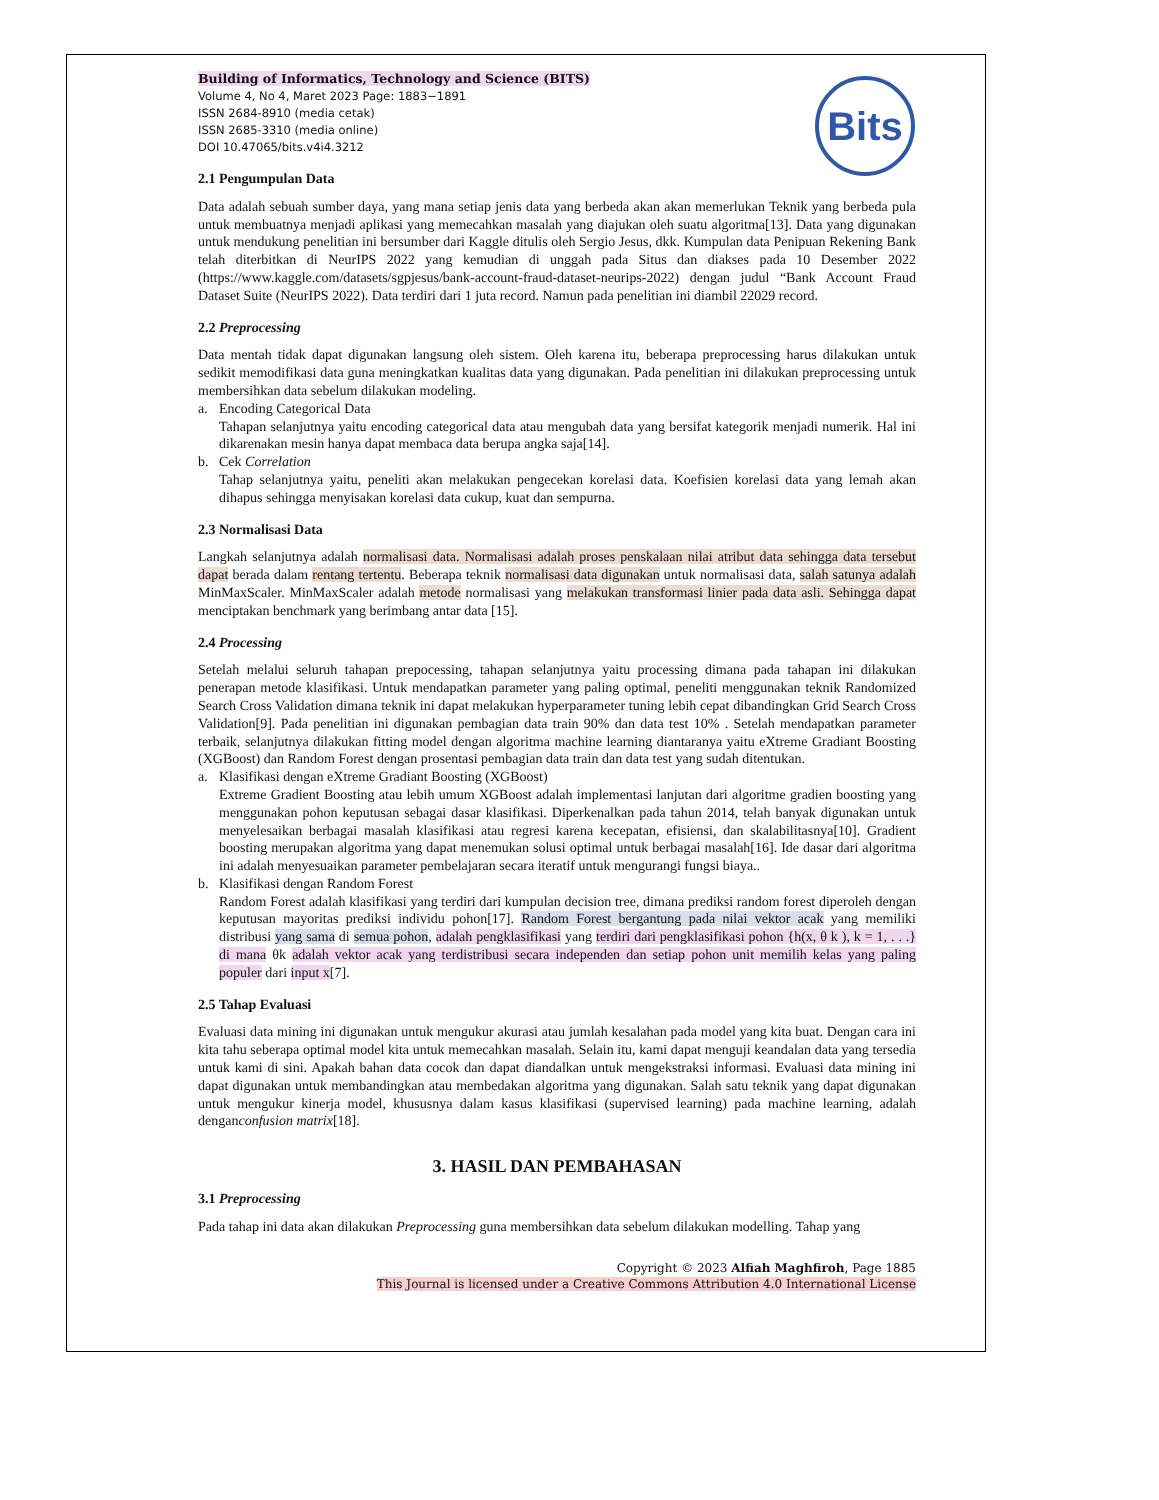Bits
Building of Informatics, Technology and Science (BITS)
Volume 4, No 4, Maret 2023 Page: 1883−1891
ISSN 2684-8910 (media cetak)
ISSN 2685-3310 (media online)
DOI 10.47065/bits.v4i4.3212
2.1 Pengumpulan Data
Data adalah sebuah sumber daya, yang mana setiap jenis data yang berbeda akan akan memerlukan Teknik yang berbeda pula untuk membuatnya menjadi aplikasi yang memecahkan masalah yang diajukan oleh suatu algoritma[13]. Data yang digunakan untuk mendukung penelitian ini bersumber dari Kaggle ditulis oleh Sergio Jesus, dkk. Kumpulan data Penipuan Rekening Bank telah diterbitkan di NeurIPS 2022 yang kemudian di unggah pada Situs dan diakses pada 10 Desember 2022 (https://www.kaggle.com/datasets/sgpjesus/bank-account-fraud-dataset-neurips-2022) dengan judul “Bank Account Fraud Dataset Suite (NeurIPS 2022). Data terdiri dari 1 juta record. Namun pada penelitian ini diambil 22029 record.
2.2 Preprocessing
Data mentah tidak dapat digunakan langsung oleh sistem. Oleh karena itu, beberapa preprocessing harus dilakukan untuk sedikit memodifikasi data guna meningkatkan kualitas data yang digunakan. Pada penelitian ini dilakukan preprocessing untuk membersihkan data sebelum dilakukan modeling.
a. Encoding Categorical Data
Tahapan selanjutnya yaitu encoding categorical data atau mengubah data yang bersifat kategorik menjadi numerik. Hal ini dikarenakan mesin hanya dapat membaca data berupa angka saja[14].
b. Cek Correlation
Tahap selanjutnya yaitu, peneliti akan melakukan pengecekan korelasi data. Koefisien korelasi data yang lemah akan dihapus sehingga menyisakan korelasi data cukup, kuat dan sempurna.
2.3 Normalisasi Data
Langkah selanjutnya adalah normalisasi data. Normalisasi adalah proses penskalaan nilai atribut data sehingga data tersebut dapat berada dalam rentang tertentu. Beberapa teknik normalisasi data digunakan untuk normalisasi data, salah satunya adalah MinMaxScaler. MinMaxScaler adalah metode normalisasi yang melakukan transformasi linier pada data asli. Sehingga dapat menciptakan benchmark yang berimbang antar data [15].
2.4 Processing
Setelah melalui seluruh tahapan prepocessing, tahapan selanjutnya yaitu processing dimana pada tahapan ini dilakukan penerapan metode klasifikasi. Untuk mendapatkan parameter yang paling optimal, peneliti menggunakan teknik Randomized Search Cross Validation dimana teknik ini dapat melakukan hyperparameter tuning lebih cepat dibandingkan Grid Search Cross Validation[9]. Pada penelitian ini digunakan pembagian data train 90% dan data test 10% . Setelah mendapatkan parameter terbaik, selanjutnya dilakukan fitting model dengan algoritma machine learning diantaranya yaitu eXtreme Gradiant Boosting (XGBoost) dan Random Forest dengan prosentasi pembagian data train dan data test yang sudah ditentukan.
a. Klasifikasi dengan eXtreme Gradiant Boosting (XGBoost)
Extreme Gradient Boosting atau lebih umum XGBoost adalah implementasi lanjutan dari algoritme gradien boosting yang menggunakan pohon keputusan sebagai dasar klasifikasi. Diperkenalkan pada tahun 2014, telah banyak digunakan untuk menyelesaikan berbagai masalah klasifikasi atau regresi karena kecepatan, efisiensi, dan skalabilitasnya[10]. Gradient boosting merupakan algoritma yang dapat menemukan solusi optimal untuk berbagai masalah[16]. Ide dasar dari algoritma ini adalah menyesuaikan parameter pembelajaran secara iteratif untuk mengurangi fungsi biaya..
b. Klasifikasi dengan Random Forest
Random Forest adalah klasifikasi yang terdiri dari kumpulan decision tree, dimana prediksi random forest diperoleh dengan keputusan mayoritas prediksi individu pohon[17]. Random Forest bergantung pada nilai vektor acak yang memiliki distribusi yang sama di semua pohon, adalah pengklasifikasi yang terdiri dari pengklasifikasi pohon {h(x, θ k ), k = 1, . . .} di mana θk adalah vektor acak yang terdistribusi secara independen dan setiap pohon unit memilih kelas yang paling populer dari input x[7].
2.5 Tahap Evaluasi
Evaluasi data mining ini digunakan untuk mengukur akurasi atau jumlah kesalahan pada model yang kita buat. Dengan cara ini kita tahu seberapa optimal model kita untuk memecahkan masalah. Selain itu, kami dapat menguji keandalan data yang tersedia untuk kami di sini. Apakah bahan data cocok dan dapat diandalkan untuk mengekstraksi informasi. Evaluasi data mining ini dapat digunakan untuk membandingkan atau membedakan algoritma yang digunakan. Salah satu teknik yang dapat digunakan untuk mengukur kinerja model, khususnya dalam kasus klasifikasi (supervised learning) pada machine learning, adalah denganconfusion matrix[18].
3. HASIL DAN PEMBAHASAN
3.1 Preprocessing
Pada tahap ini data akan dilakukan Preprocessing guna membersihkan data sebelum dilakukan modelling. Tahap yang
Copyright © 2023 Alfiah Maghfiroh, Page 1885
This Journal is licensed under a Creative Commons Attribution 4.0 International License